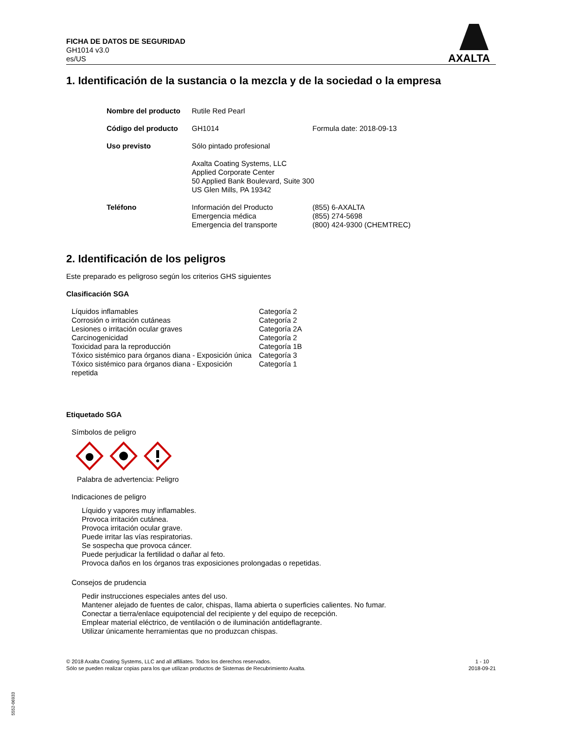FICHA DE DATOS DE SEGURIDAD
GH1014 v3.0
es/US
AXALTA
1. Identificación de la sustancia o la mezcla y de la sociedad o la empresa
| Nombre del producto | Rutile Red Pearl | |
| Código del producto | GH1014 | Formula date: 2018-09-13 |
| Uso previsto | Sólo pintado profesional | |
| | Axalta Coating Systems, LLC Applied Corporate Center 50 Applied Bank Boulevard, Suite 300 US Glen Mills, PA 19342 | |
| Teléfono | Información del Producto Emergencia médica Emergencia del transporte | (855) 6-AXALTA (855) 274-5698 (800) 424-9300 (CHEMTREC) |
2. Identificación de los peligros
Este preparado es peligroso según los criterios GHS siguientes
Clasificación SGA
| Líquidos inflamables | Categoría 2 |
| Corrosión o irritación cutáneas | Categoría 2 |
| Lesiones o irritación ocular graves | Categoría 2A |
| Carcinogenicidad | Categoría 2 |
| Toxicidad para la reproducción | Categoría 1B |
| Tóxico sistémico para órganos diana - Exposición única | Categoría 3 |
| Tóxico sistémico para órganos diana - Exposición repetida | Categoría 1 |
Etiquetado SGA
Símbolos de peligro
Palabra de advertencia: Peligro
Indicaciones de peligro
Líquido y vapores muy inflamables.
Provoca irritación cutánea.
Provoca irritación ocular grave.
Puede irritar las vías respiratorias.
Se sospecha que provoca cáncer.
Puede perjudicar la fertilidad o dañar al feto.
Provoca daños en los órganos tras exposiciones prolongadas o repetidas.
Consejos de prudencia
Pedir instrucciones especiales antes del uso.
Mantener alejado de fuentes de calor, chispas, llama abierta o superficies calientes. No fumar.
Conectar a tierra/enlace equipotencial del recipiente y del equipo de recepción.
Emplear material eléctrico, de ventilación o de iluminación antideflagrante.
Utilizar únicamente herramientas que no produzcan chispas.
© 2018 Axalta Coating Systems, LLC and all affiliates. Todos los derechos reservados.
Sólo se pueden realizar copias para los que utilizan productos de Sistemas de Recubrimiento Axalta.
1 - 10
2018-09-21
5552-06933